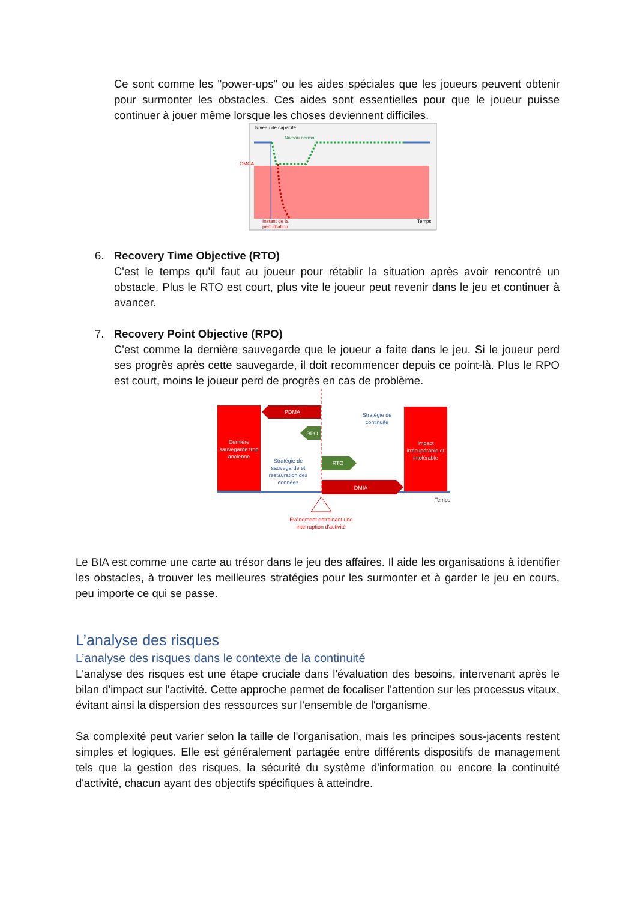Ce sont comme les "power-ups" ou les aides spéciales que les joueurs peuvent obtenir pour surmonter les obstacles. Ces aides sont essentielles pour que le joueur puisse continuer à jouer même lorsque les choses deviennent difficiles.
Niveau de capacité
Niveau normal
OMCA
Instant de la
perturbation
Temps
6. Recovery Time Objective (RTO)
C'est le temps qu'il faut au joueur pour rétablir la situation après avoir rencontré un obstacle. Plus le RTO est court, plus vite le joueur peut revenir dans le jeu et continuer à avancer.
7. Recovery Point Objective (RPO)
C'est comme la dernière sauvegarde que le joueur a faite dans le jeu. Si le joueur perd ses progrès après cette sauvegarde, il doit recommencer depuis ce point-là. Plus le RPO est court, moins le joueur perd de progrès en cas de problème.
PDMA
RPO
RTO
DMIA
Dernière
sauvegarde trop
ancienne
Impact
irrécupérable et
intolérable
Stratégie de
continuité
Stratégie de
sauvegarde et
restauration des
données
Temps
Evénement entrainant une
interruption d'activité
Le BIA est comme une carte au trésor dans le jeu des affaires. Il aide les organisations à identifier les obstacles, à trouver les meilleures stratégies pour les surmonter et à garder le jeu en cours, peu importe ce qui se passe.
L’analyse des risques
L’analyse des risques dans le contexte de la continuité
L'analyse des risques est une étape cruciale dans l'évaluation des besoins, intervenant après le bilan d'impact sur l'activité. Cette approche permet de focaliser l'attention sur les processus vitaux, évitant ainsi la dispersion des ressources sur l'ensemble de l'organisme.
Sa complexité peut varier selon la taille de l'organisation, mais les principes sous-jacents restent simples et logiques. Elle est généralement partagée entre différents dispositifs de management tels que la gestion des risques, la sécurité du système d'information ou encore la continuité d'activité, chacun ayant des objectifs spécifiques à atteindre.